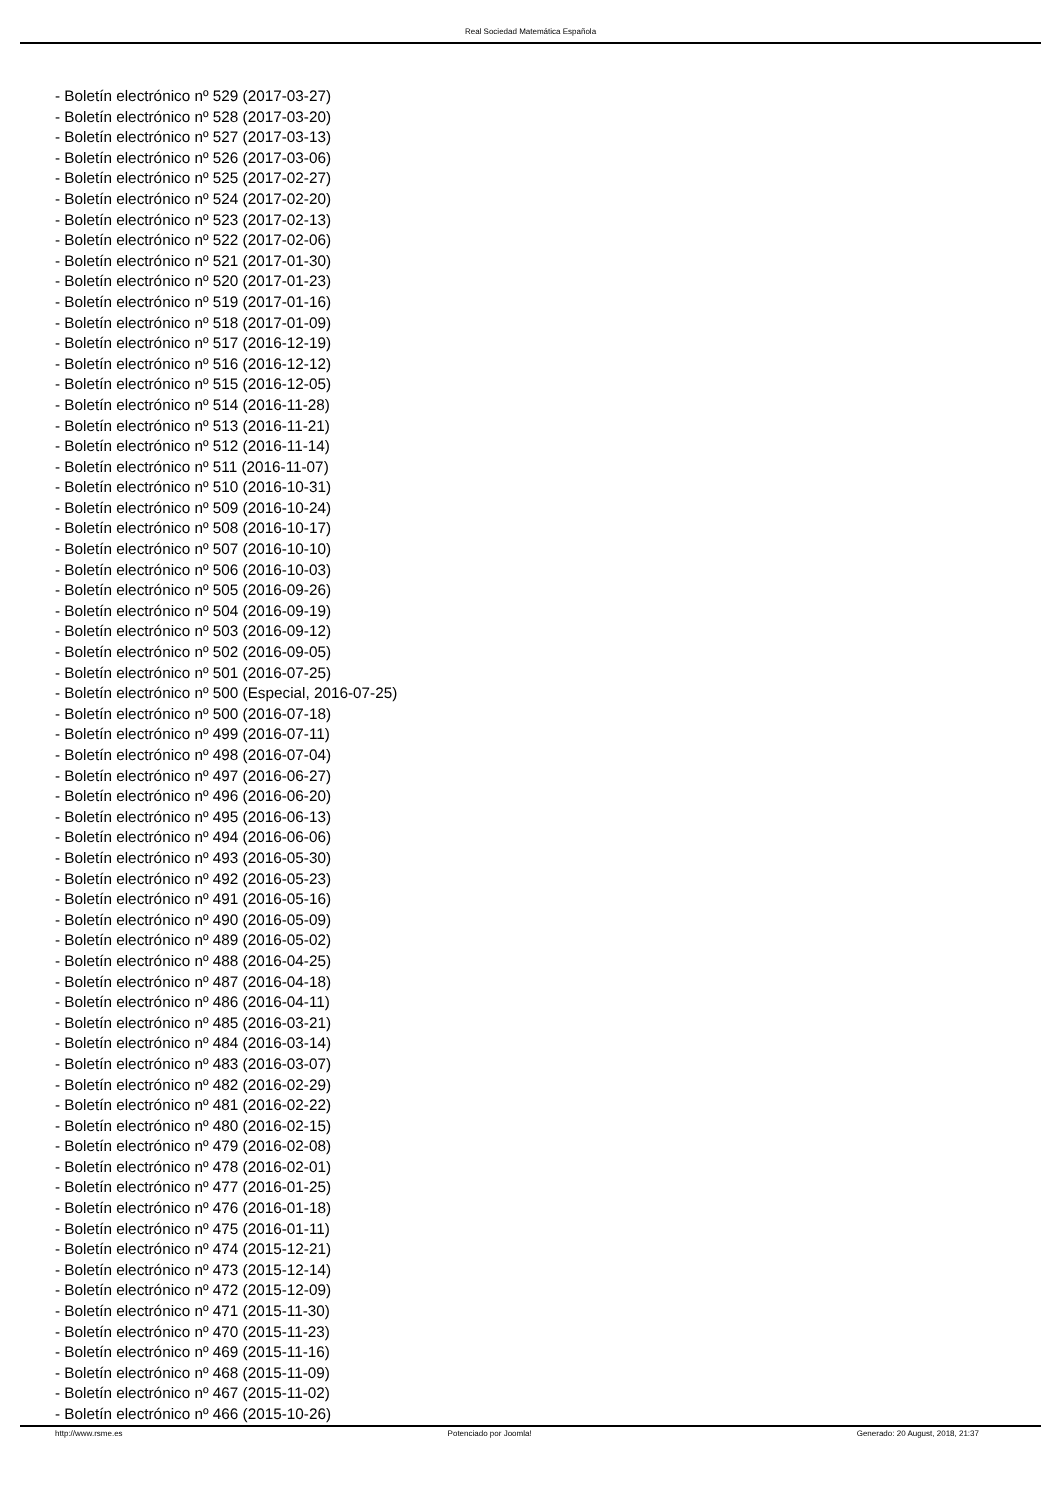Real Sociedad Matemática Española
- Boletín electrónico nº 529 (2017-03-27)
- Boletín electrónico nº 528 (2017-03-20)
- Boletín electrónico nº 527 (2017-03-13)
- Boletín electrónico nº 526 (2017-03-06)
- Boletín electrónico nº 525 (2017-02-27)
- Boletín electrónico nº 524 (2017-02-20)
- Boletín electrónico nº 523 (2017-02-13)
- Boletín electrónico nº 522 (2017-02-06)
- Boletín electrónico nº 521 (2017-01-30)
- Boletín electrónico nº 520 (2017-01-23)
- Boletín electrónico nº 519 (2017-01-16)
- Boletín electrónico nº 518 (2017-01-09)
- Boletín electrónico nº 517 (2016-12-19)
- Boletín electrónico nº 516 (2016-12-12)
- Boletín electrónico nº 515 (2016-12-05)
- Boletín electrónico nº 514 (2016-11-28)
- Boletín electrónico nº 513 (2016-11-21)
- Boletín electrónico nº 512 (2016-11-14)
- Boletín electrónico nº 511 (2016-11-07)
- Boletín electrónico nº 510 (2016-10-31)
- Boletín electrónico nº 509 (2016-10-24)
- Boletín electrónico nº 508 (2016-10-17)
- Boletín electrónico nº 507 (2016-10-10)
- Boletín electrónico nº 506 (2016-10-03)
- Boletín electrónico nº 505 (2016-09-26)
- Boletín electrónico nº 504 (2016-09-19)
- Boletín electrónico nº 503 (2016-09-12)
- Boletín electrónico nº 502 (2016-09-05)
- Boletín electrónico nº 501 (2016-07-25)
- Boletín electrónico nº 500 (Especial, 2016-07-25)
- Boletín electrónico nº 500 (2016-07-18)
- Boletín electrónico nº 499 (2016-07-11)
- Boletín electrónico nº 498 (2016-07-04)
- Boletín electrónico nº 497 (2016-06-27)
- Boletín electrónico nº 496 (2016-06-20)
- Boletín electrónico nº 495 (2016-06-13)
- Boletín electrónico nº 494 (2016-06-06)
- Boletín electrónico nº 493 (2016-05-30)
- Boletín electrónico nº 492 (2016-05-23)
- Boletín electrónico nº 491 (2016-05-16)
- Boletín electrónico nº 490 (2016-05-09)
- Boletín electrónico nº 489 (2016-05-02)
- Boletín electrónico nº 488 (2016-04-25)
- Boletín electrónico nº 487 (2016-04-18)
- Boletín electrónico nº 486 (2016-04-11)
- Boletín electrónico nº 485 (2016-03-21)
- Boletín electrónico nº 484 (2016-03-14)
- Boletín electrónico nº 483 (2016-03-07)
- Boletín electrónico nº 482 (2016-02-29)
- Boletín electrónico nº 481 (2016-02-22)
- Boletín electrónico nº 480 (2016-02-15)
- Boletín electrónico nº 479 (2016-02-08)
- Boletín electrónico nº 478 (2016-02-01)
- Boletín electrónico nº 477 (2016-01-25)
- Boletín electrónico nº 476 (2016-01-18)
- Boletín electrónico nº 475 (2016-01-11)
- Boletín electrónico nº 474 (2015-12-21)
- Boletín electrónico nº 473 (2015-12-14)
- Boletín electrónico nº 472 (2015-12-09)
- Boletín electrónico nº 471 (2015-11-30)
- Boletín electrónico nº 470 (2015-11-23)
- Boletín electrónico nº 469 (2015-11-16)
- Boletín electrónico nº 468 (2015-11-09)
- Boletín electrónico nº 467 (2015-11-02)
- Boletín electrónico nº 466 (2015-10-26)
http://www.rsme.es Potenciado por Joomla! Generado: 20 August, 2018, 21:37